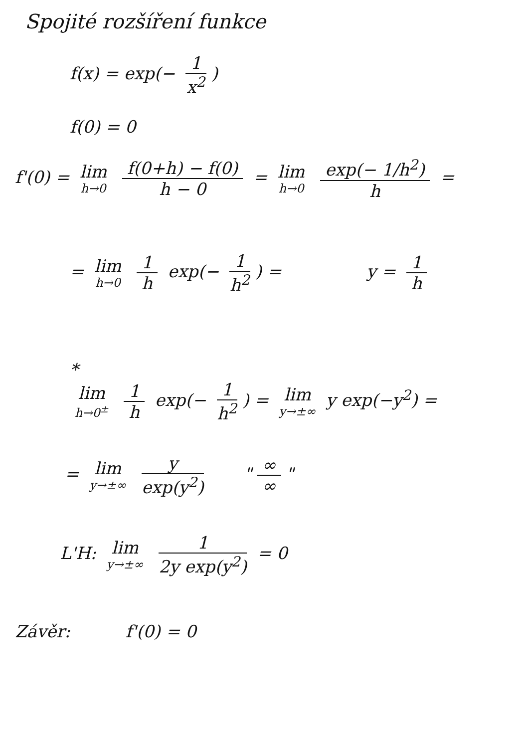Spojité rozšíření funkce
f(x) = exp(− 1 x<sup>2</sup>)
f(0) = 0
f'(0) = lim h→0 f(0+h) − f(0) h − 0 = lim h→0 exp(− 1/h<sup>2</sup>) h =
= lim h→0 1 h exp(− 1 h<sup>2</sup>) = y = 1 h
*
lim h→0<sup>±</sup> 1 h exp(− 1 h<sup>2</sup>) = lim y→±∞ y exp(−y<sup>2</sup>) =
= lim y→±∞ y exp(y<sup>2</sup>) " ∞ ∞ "
L'H: lim y→±∞ 1 2y exp(y<sup>2</sup>) = 0
Závěr: f'(0) = 0